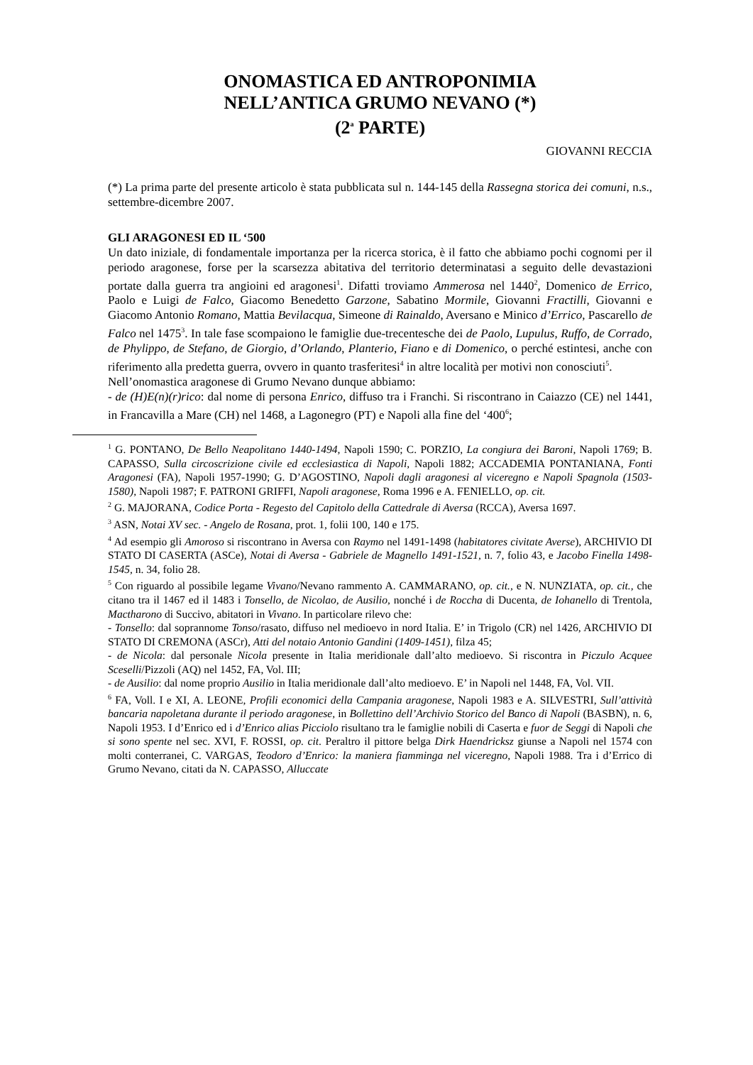ONOMASTICA ED ANTROPONIMIA
NELL’ANTICA GRUMO NEVANO (*)
(2<sup>a</sup> PARTE)
GIOVANNI RECCIA
(*) La prima parte del presente articolo è stata pubblicata sul n. 144-145 della Rassegna storica dei comuni, n.s., settembre-dicembre 2007.
GLI ARAGONESI ED IL ‘500
Un dato iniziale, di fondamentale importanza per la ricerca storica, è il fatto che abbiamo pochi cognomi per il periodo aragonese, forse per la scarsezza abitativa del territorio determinatasi a seguito delle devastazioni portate dalla guerra tra angioini ed aragonesi<sup>1</sup>. Difatti troviamo Ammerosa nel 1440<sup>2</sup>, Domenico de Errico, Paolo e Luigi de Falco, Giacomo Benedetto Garzone, Sabatino Mormile, Giovanni Fractilli, Giovanni e Giacomo Antonio Romano, Mattia Bevilacqua, Simeone di Rainaldo, Aversano e Minico d’Errico, Pascarello de Falco nel 1475<sup>3</sup>. In tale fase scompaiono le famiglie due-trecentesche dei de Paolo, Lupulus, Ruffo, de Corrado, de Phylippo, de Stefano, de Giorgio, d’Orlando, Planterio, Fiano e di Domenico, o perché estintesi, anche con riferimento alla predetta guerra, ovvero in quanto trasferitesi<sup>4</sup> in altre località per motivi non conosciuti<sup>5</sup>.
Nell’onomastica aragonese di Grumo Nevano dunque abbiamo:
- de (H)E(n)(r)rico: dal nome di persona Enrico, diffuso tra i Franchi. Si riscontrano in Caiazzo (CE) nel 1441, in Francavilla a Mare (CH) nel 1468, a Lagonegro (PT) e Napoli alla fine del ‘400<sup>6</sup>;
<sup>1</sup> G. PONTANO, De Bello Neapolitano 1440-1494, Napoli 1590; C. PORZIO, La congiura dei Baroni, Napoli 1769; B. CAPASSO, Sulla circoscrizione civile ed ecclesiastica di Napoli, Napoli 1882; ACCADEMIA PONTANIANA, Fonti Aragonesi (FA), Napoli 1957-1990; G. D’AGOSTINO, Napoli dagli aragonesi al viceregno e Napoli Spagnola (1503-1580), Napoli 1987; F. PATRONI GRIFFI, Napoli aragonese, Roma 1996 e A. FENIELLO, op. cit.
<sup>2</sup> G. MAJORANA, Codice Porta - Regesto del Capitolo della Cattedrale di Aversa (RCCA), Aversa 1697.
<sup>3</sup> ASN, Notai XV sec. - Angelo de Rosana, prot. 1, folii 100, 140 e 175.
<sup>4</sup> Ad esempio gli Amoroso si riscontrano in Aversa con Raymo nel 1491-1498 (habitatores civitate Averse), ARCHIVIO DI STATO DI CASERTA (ASCe), Notai di Aversa - Gabriele de Magnello 1491-1521, n. 7, folio 43, e Jacobo Finella 1498-1545, n. 34, folio 28.
<sup>5</sup> Con riguardo al possibile legame Vivano/Nevano rammento A. CAMMARANO, op. cit., e N. NUNZIATA, op. cit., che citano tra il 1467 ed il 1483 i Tonsello, de Nicolao, de Ausilio, nonché i de Roccha di Ducenta, de Iohanello di Trentola, Mactharono di Succivo, abitatori in Vivano. In particolare rilevo che:
- Tonsello: dal soprannome Tonso/rasato, diffuso nel medioevo in nord Italia. E’ in Trigolo (CR) nel 1426, ARCHIVIO DI STATO DI CREMONA (ASCr), Atti del notaio Antonio Gandini (1409-1451), filza 45;
- de Nicola: dal personale Nicola presente in Italia meridionale dall’alto medioevo. Si riscontra in Piczulo Acquee Sceselli/Pizzoli (AQ) nel 1452, FA, Vol. III;
- de Ausilio: dal nome proprio Ausilio in Italia meridionale dall’alto medioevo. E’ in Napoli nel 1448, FA, Vol. VII.
<sup>6</sup> FA, Voll. I e XI, A. LEONE, Profili economici della Campania aragonese, Napoli 1983 e A. SILVESTRI, Sull’attività bancaria napoletana durante il periodo aragonese, in Bollettino dell’Archivio Storico del Banco di Napoli (BASBN), n. 6, Napoli 1953. I d’Enrico ed i d’Enrico alias Picciolo risultano tra le famiglie nobili di Caserta e fuor de Seggi di Napoli che si sono spente nel sec. XVI, F. ROSSI, op. cit. Peraltro il pittore belga Dirk Haendricksz giunse a Napoli nel 1574 con molti conterranei, C. VARGAS, Teodoro d’Enrico: la maniera fiamminga nel viceregno, Napoli 1988. Tra i d’Errico di Grumo Nevano, citati da N. CAPASSO, Alluccate